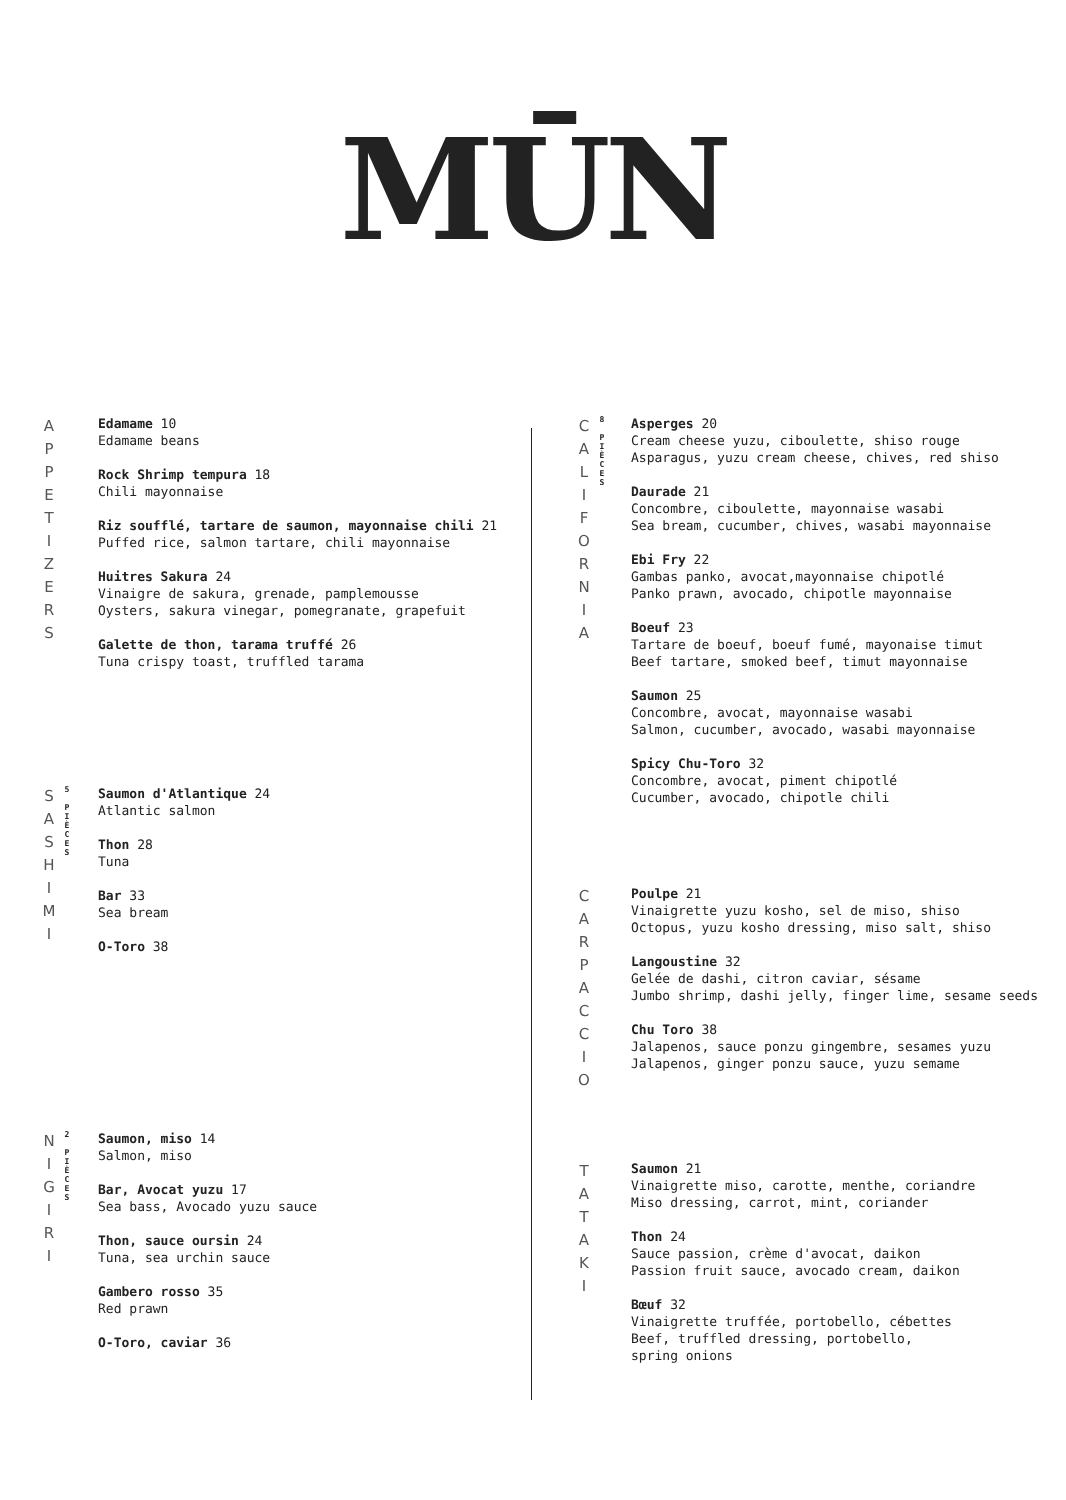MŪN
A
P
P
E
T
I
Z
E
R
S
Edamame 10
Edamame beans
Rock Shrimp tempura 18
Chili mayonnaise
Riz soufflé, tartare de saumon, mayonnaise chili 21
Puffed rice, salmon tartare, chili mayonnaise
Huitres Sakura 24
Vinaigre de sakura, grenade, pamplemousse
Oysters, sakura vinegar, pomegranate, grapefuit
Galette de thon, tarama truffé 26
Tuna crispy toast, truffled tarama
S
A
S
H
I
M
I
5
P
I
È
C
E
S
Saumon d'Atlantique 24
Atlantic salmon
Thon 28
Tuna
Bar 33
Sea bream
O-Toro 38
N
I
G
I
R
I
2
P
I
È
C
E
S
Saumon, miso 14
Salmon, miso
Bar, Avocat yuzu 17
Sea bass, Avocado yuzu sauce
Thon, sauce oursin 24
Tuna, sea urchin sauce
Gambero rosso 35
Red prawn
O-Toro, caviar 36
C
A
L
I
F
O
R
N
I
A
8
P
I
È
C
E
S
Asperges 20
Cream cheese yuzu, ciboulette, shiso rouge
Asparagus, yuzu cream cheese, chives, red shiso
Daurade 21
Concombre, ciboulette, mayonnaise wasabi
Sea bream, cucumber, chives, wasabi mayonnaise
Ebi Fry 22
Gambas panko, avocat,mayonnaise chipotlé
Panko prawn, avocado, chipotle mayonnaise
Boeuf 23
Tartare de boeuf, boeuf fumé, mayonaise timut
Beef tartare, smoked beef, timut mayonnaise
Saumon 25
Concombre, avocat, mayonnaise wasabi
Salmon, cucumber, avocado, wasabi mayonnaise
Spicy Chu-Toro 32
Concombre, avocat, piment chipotlé
Cucumber, avocado, chipotle chili
C
A
R
P
A
C
C
I
O
Poulpe 21
Vinaigrette yuzu kosho, sel de miso, shiso
Octopus, yuzu kosho dressing, miso salt, shiso
Langoustine 32
Gelée de dashi, citron caviar, sésame
Jumbo shrimp, dashi jelly, finger lime, sesame seeds
Chu Toro 38
Jalapenos, sauce ponzu gingembre, sesames yuzu
Jalapenos, ginger ponzu sauce, yuzu semame
T
A
T
A
K
I
Saumon 21
Vinaigrette miso, carotte, menthe, coriandre
Miso dressing, carrot, mint, coriander
Thon 24
Sauce passion, crème d'avocat, daikon
Passion fruit sauce, avocado cream, daikon
Bœuf 32
Vinaigrette truffée, portobello, cébettes
Beef, truffled dressing, portobello,
spring onions